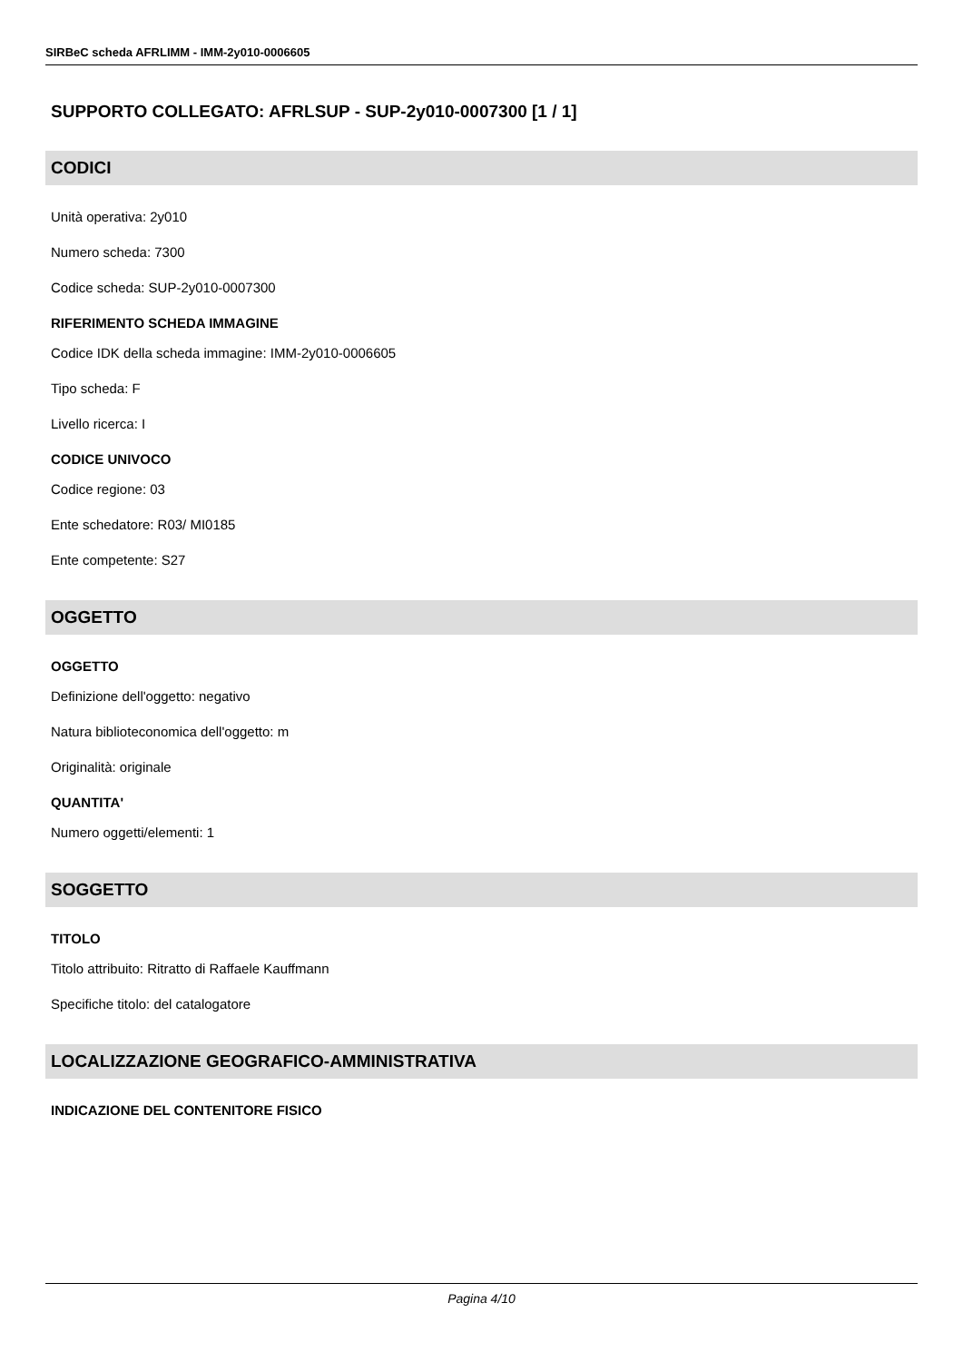SIRBeC scheda AFRLIMM - IMM-2y010-0006605
SUPPORTO COLLEGATO: AFRLSUP - SUP-2y010-0007300 [1 / 1]
CODICI
Unità operativa: 2y010
Numero scheda: 7300
Codice scheda: SUP-2y010-0007300
RIFERIMENTO SCHEDA IMMAGINE
Codice IDK della scheda immagine: IMM-2y010-0006605
Tipo scheda: F
Livello ricerca: I
CODICE UNIVOCO
Codice regione: 03
Ente schedatore: R03/ MI0185
Ente competente: S27
OGGETTO
OGGETTO
Definizione dell'oggetto: negativo
Natura biblioteconomica dell'oggetto: m
Originalità: originale
QUANTITA'
Numero oggetti/elementi: 1
SOGGETTO
TITOLO
Titolo attribuito: Ritratto di Raffaele Kauffmann
Specifiche titolo: del catalogatore
LOCALIZZAZIONE GEOGRAFICO-AMMINISTRATIVA
INDICAZIONE DEL CONTENITORE FISICO
Pagina 4/10